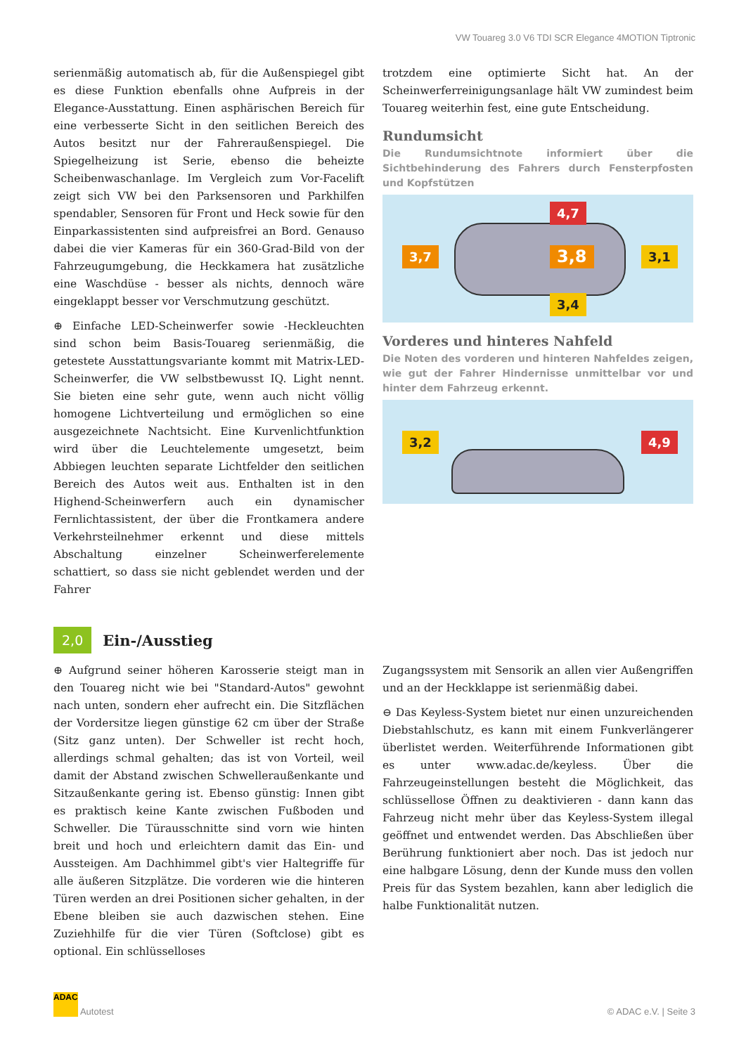VW Touareg 3.0 V6 TDI SCR Elegance 4MOTION Tiptronic
serienmäßig automatisch ab, für die Außenspiegel gibt es diese Funktion ebenfalls ohne Aufpreis in der Elegance-Ausstattung. Einen asphärischen Bereich für eine verbesserte Sicht in den seitlichen Bereich des Autos besitzt nur der Fahreraußenspiegel. Die Spiegelheizung ist Serie, ebenso die beheizte Scheibenwaschanlage. Im Vergleich zum Vor-Facelift zeigt sich VW bei den Parksensoren und Parkhilfen spendabler, Sensoren für Front und Heck sowie für den Einparkassistenten sind aufpreisfrei an Bord. Genauso dabei die vier Kameras für ein 360-Grad-Bild von der Fahrzeugumgebung, die Heckkamera hat zusätzliche eine Waschdüse - besser als nichts, dennoch wäre eingeklappt besser vor Verschmutzung geschützt.
⊕ Einfache LED-Scheinwerfer sowie -Heckleuchten sind schon beim Basis-Touareg serienmäßig, die getestete Ausstattungsvariante kommt mit Matrix-LED-Scheinwerfer, die VW selbstbewusst IQ. Light nennt. Sie bieten eine sehr gute, wenn auch nicht völlig homogene Lichtverteilung und ermöglichen so eine ausgezeichnete Nachtsicht. Eine Kurvenlichtfunktion wird über die Leuchtelemente umgesetzt, beim Abbiegen leuchten separate Lichtfelder den seitlichen Bereich des Autos weit aus. Enthalten ist in den Highend-Scheinwerfern auch ein dynamischer Fernlichtassistent, der über die Frontkamera andere Verkehrsteilnehmer erkennt und diese mittels Abschaltung einzelner Scheinwerferelemente schattiert, so dass sie nicht geblendet werden und der Fahrer
trotzdem eine optimierte Sicht hat. An der Scheinwerferreinigungsanlage hält VW zumindest beim Touareg weiterhin fest, eine gute Entscheidung.
Rundumsicht
Die Rundumsichtnote informiert über die Sichtbehinderung des Fahrers durch Fensterpfosten und Kopfstützen
3,7
4,7
3,8
3,4
3,1
Vorderes und hinteres Nahfeld
Die Noten des vorderen und hinteren Nahfeldes zeigen, wie gut der Fahrer Hindernisse unmittelbar vor und hinter dem Fahrzeug erkennt.
3,2 4,9
2,0
Ein-/Ausstieg
⊕ Aufgrund seiner höheren Karosserie steigt man in den Touareg nicht wie bei "Standard-Autos" gewohnt nach unten, sondern eher aufrecht ein. Die Sitzflächen der Vordersitze liegen günstige 62 cm über der Straße (Sitz ganz unten). Der Schweller ist recht hoch, allerdings schmal gehalten; das ist von Vorteil, weil damit der Abstand zwischen Schwelleraußenkante und Sitzaußenkante gering ist. Ebenso günstig: Innen gibt es praktisch keine Kante zwischen Fußboden und Schweller. Die Türausschnitte sind vorn wie hinten breit und hoch und erleichtern damit das Ein- und Aussteigen. Am Dachhimmel gibt's vier Haltegriffe für alle äußeren Sitzplätze. Die vorderen wie die hinteren Türen werden an drei Positionen sicher gehalten, in der Ebene bleiben sie auch dazwischen stehen. Eine Zuziehhilfe für die vier Türen (Softclose) gibt es optional. Ein schlüsselloses
Zugangssystem mit Sensorik an allen vier Außengriffen und an der Heckklappe ist serienmäßig dabei.
⊖ Das Keyless-System bietet nur einen unzureichenden Diebstahlschutz, es kann mit einem Funkverlängerer überlistet werden. Weiterführende Informationen gibt es unter www.adac.de/keyless. Über die Fahrzeugeinstellungen besteht die Möglichkeit, das schlüssellose Öffnen zu deaktivieren - dann kann das Fahrzeug nicht mehr über das Keyless-System illegal geöffnet und entwendet werden. Das Abschließen über Berührung funktioniert aber noch. Das ist jedoch nur eine halbgare Lösung, denn der Kunde muss den vollen Preis für das System bezahlen, kann aber lediglich die halbe Funktionalität nutzen.
ADAC Autotest
© ADAC e.V. | Seite 3